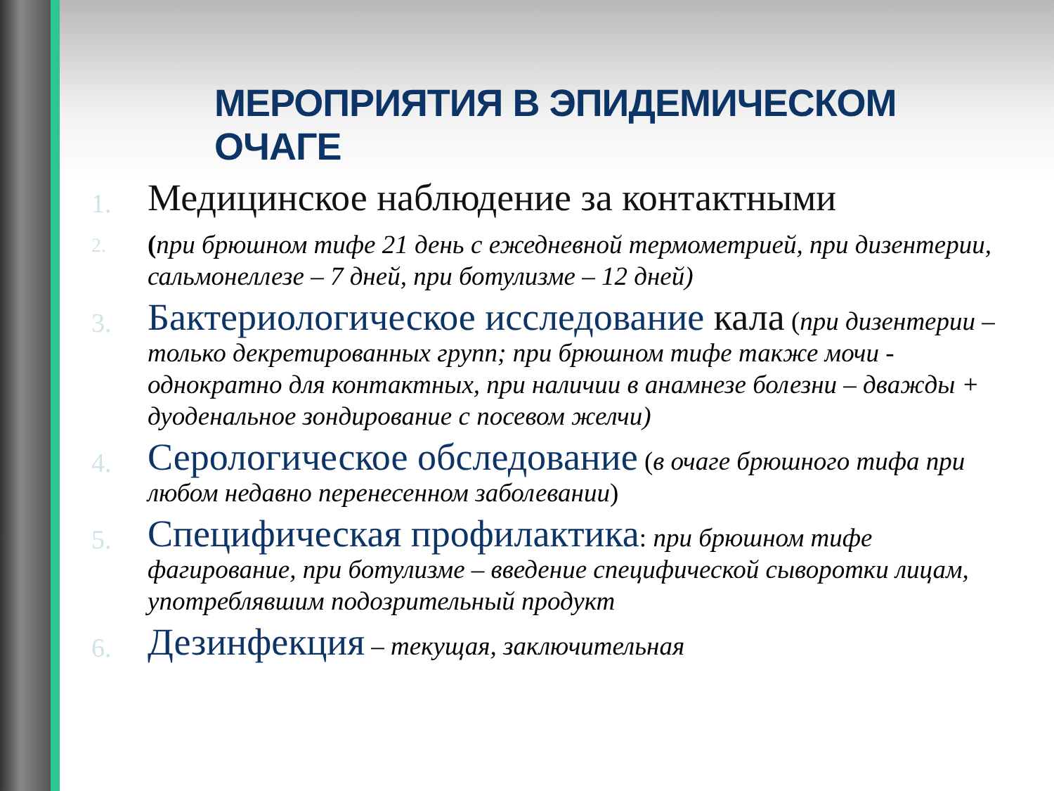МЕРОПРИЯТИЯ В ЭПИДЕМИЧЕСКОМ ОЧАГЕ
1.
Медицинское наблюдение за контактными
2.
(при брюшном тифе 21 день с ежедневной термометрией, при дизентерии, сальмонеллезе – 7 дней, при ботулизме – 12 дней)
3.
Бактериологическое исследование кала (при дизентерии – только декретированных групп; при брюшном тифе также мочи - однократно для контактных, при наличии в анамнезе болезни – дважды + дуоденальное зондирование с посевом желчи)
4.
Серологическое обследование (в очаге брюшного тифа при любом недавно перенесенном заболевании)
5.
Специфическая профилактика: при брюшном тифе фагирование, при ботулизме – введение специфической сыворотки лицам, употреблявшим подозрительный продукт
6.
Дезинфекция – текущая, заключительная